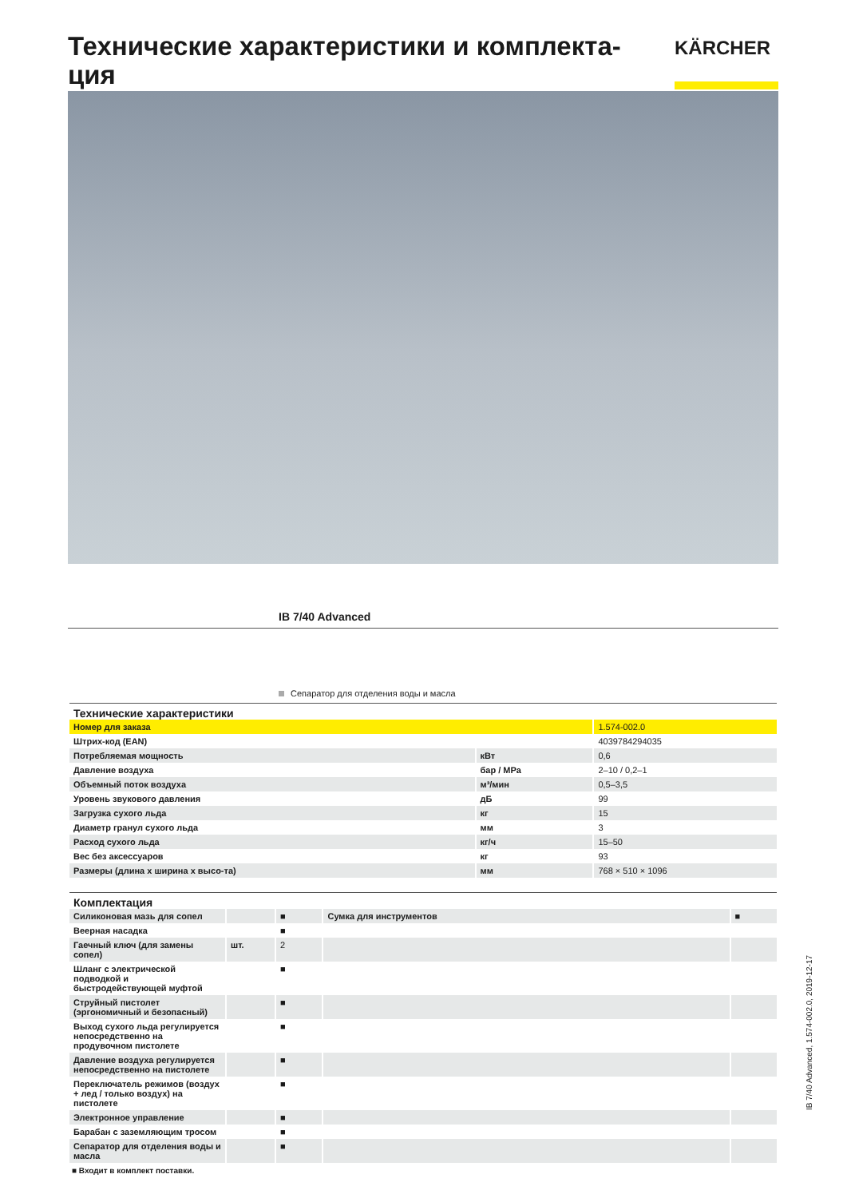Технические характеристики и комплекта-ция
KÄRCHER
IB 7/40 Advanced
Сепаратор для отделения воды и масла
| Технические характеристики | | |
| --- | --- | --- |
| Номер для заказа | | 1.574-002.0 |
| Штрих-код (EAN) | | 4039784294035 |
| Потребляемая мощность | кВт | 0,6 |
| Давление воздуха | бар / MPa | 2–10 / 0,2–1 |
| Объемный поток воздуха | м³/мин | 0,5–3,5 |
| Уровень звукового давления | дБ | 99 |
| Загрузка сухого льда | кг | 15 |
| Диаметр гранул сухого льда | мм | 3 |
| Расход сухого льда | кг/ч | 15–50 |
| Вес без аксессуаров | кг | 93 |
| Размеры (длина x ширина x высо-та) | мм | 768 × 510 × 1096 |
| Комплектация | | | | |
| --- | --- | --- | --- | --- |
| Силиконовая мазь для сопел | | ■ | Сумка для инструментов | ■ |
| Веерная насадка | | ■ | | |
| Гаечный ключ (для замены сопел) | шт. | 2 | | |
| Шланг с электрической подводкой и быстродействующей муфтой | | ■ | | |
| Струйный пистолет (эргономичный и безопасный) | | ■ | | |
| Выход сухого льда регулируется непосредственно на продувочном пистолете | | ■ | | |
| Давление воздуха регулируется непосредственно на пистолете | | ■ | | |
| Переключатель режимов (воздух + лед / только воздух) на пистолете | | ■ | | |
| Электронное управление | | ■ | | |
| Барабан с заземляющим тросом | | ■ | | |
| Сепаратор для отделения воды и масла | | ■ | | |
■ Входит в комплект поставки.
IB 7/40 Advanced, 1.574-002.0, 2019-12-17